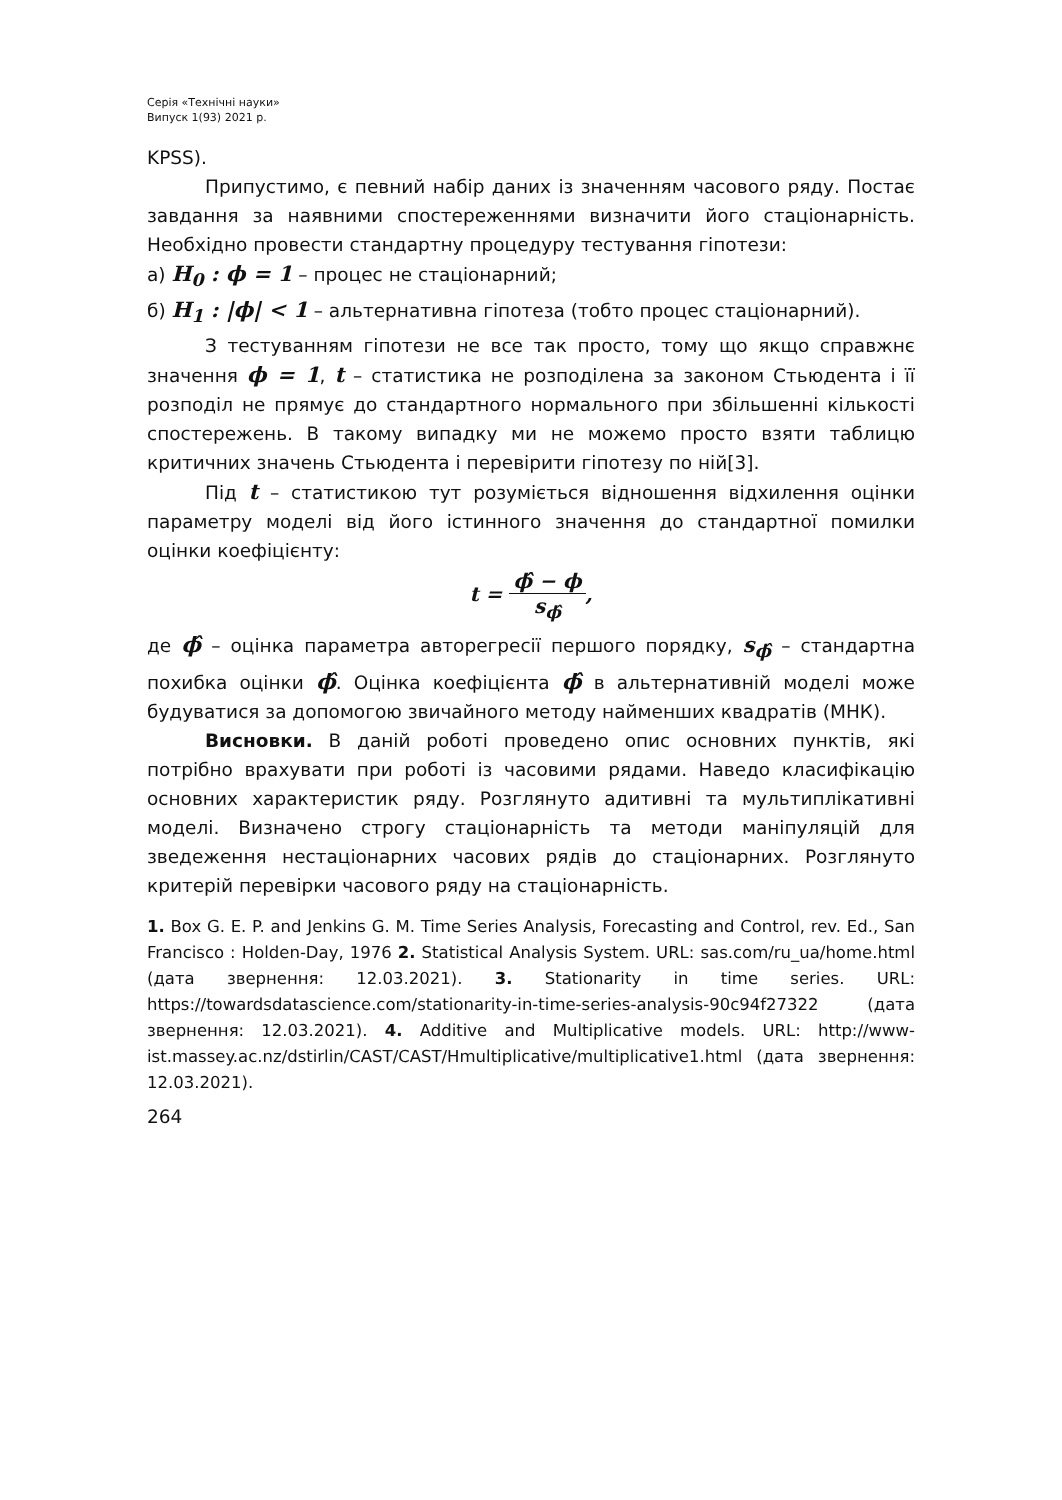Серія «Технічні науки»
Випуск 1(93) 2021 р.
KPSS).
Припустимо, є певний набір даних із значенням часового ряду. Постає завдання за наявними спостереженнями визначити його стаціонарність. Необхідно провести стандартну процедуру тестування гіпотези:
а) H<sub>0</sub> : ϕ = 1 – процес не стаціонарний;
б) H<sub>1</sub> : |ϕ| < 1 – альтернативна гіпотеза (тобто процес стаціонарний).
З тестуванням гіпотези не все так просто, тому що якщо справжнє значення ϕ = 1, t – статистика не розподілена за законом Стьюдента і її розподіл не прямує до стандартного нормального при збільшенні кількості спостережень. В такому випадку ми не можемо просто взяти таблицю критичних значень Стьюдента і перевірити гіпотезу по ній[3].
Під t – статистикою тут розуміється відношення відхилення оцінки параметру моделі від його істинного значення до стандартної помилки оцінки коефіцієнту:
t = ϕ̂ − ϕ s<sub>ϕ̂</sub>,
де ϕ̂ – оцінка параметра авторегресії першого порядку, s<sub>ϕ̂</sub> – стандартна похибка оцінки ϕ̂. Оцінка коефіцієнта ϕ̂ в альтернативній моделі може будуватися за допомогою звичайного методу найменших квадратів (МНК).
Висновки. В даній роботі проведено опис основних пунктів, які потрібно врахувати при роботі із часовими рядами. Наведо класифікацію основних характеристик ряду. Розглянуто адитивні та мультиплікативні моделі. Визначено строгу стаціонарність та методи маніпуляцій для зведеження нестаціонарних часових рядів до стаціонарних. Розглянуто критерій перевірки часового ряду на стаціонарність.
1. Box G. E. P. and Jenkins G. M. Time Series Analysis, Forecasting and Control, rev. Ed., San Francisco : Holden-Day, 1976 2. Statistical Analysis System. URL: sas.com/ru_ua/home.html (дата звернення: 12.03.2021). 3. Stationarity in time series. URL: https://towardsdatascience.com/stationarity-in-time-series-analysis-90c94f27322 (дата звернення: 12.03.2021). 4. Additive and Multiplicative models. URL: http://www-ist.massey.ac.nz/dstirlin/CAST/CAST/Hmultiplicative/multiplicative1.html (дата звернення: 12.03.2021).
264